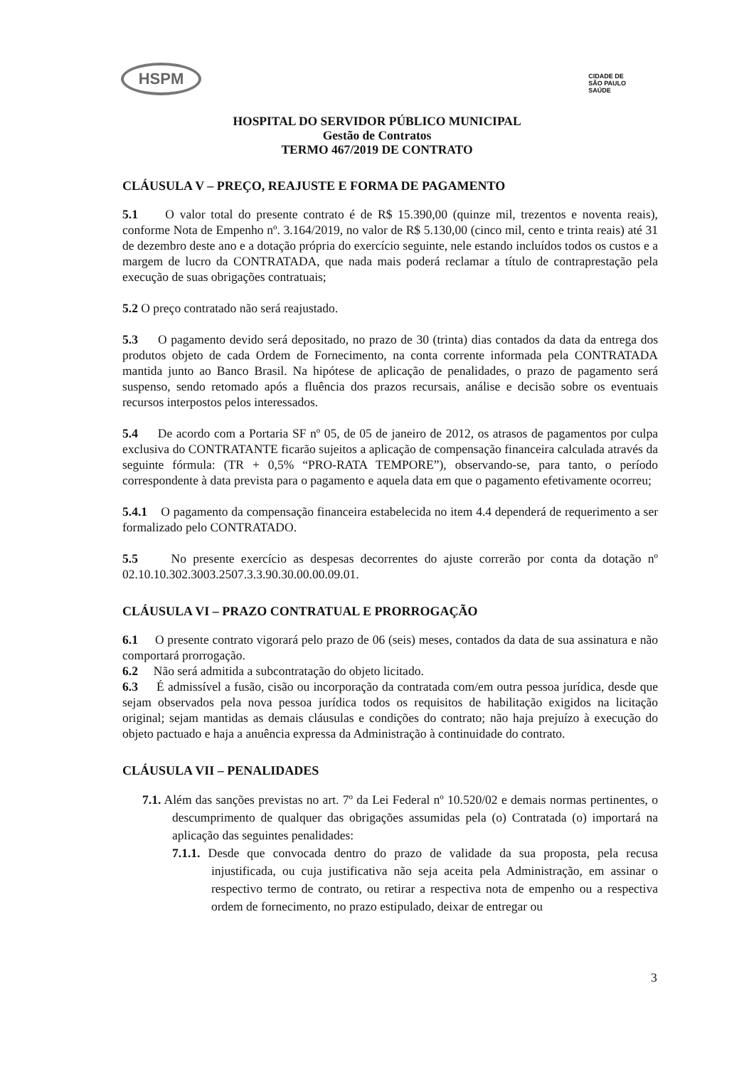HSPM
CIDADE DE
SÃO PAULO
SAÚDE
HOSPITAL DO SERVIDOR PÚBLICO MUNICIPAL
Gestão de Contratos
TERMO 467/2019 DE CONTRATO
CLÁUSULA V – PREÇO, REAJUSTE E FORMA DE PAGAMENTO
5.1 O valor total do presente contrato é de R$ 15.390,00 (quinze mil, trezentos e noventa reais), conforme Nota de Empenho nº. 3.164/2019, no valor de R$ 5.130,00 (cinco mil, cento e trinta reais) até 31 de dezembro deste ano e a dotação própria do exercício seguinte, nele estando incluídos todos os custos e a margem de lucro da CONTRATADA, que nada mais poderá reclamar a título de contraprestação pela execução de suas obrigações contratuais;
5.2 O preço contratado não será reajustado.
5.3 O pagamento devido será depositado, no prazo de 30 (trinta) dias contados da data da entrega dos produtos objeto de cada Ordem de Fornecimento, na conta corrente informada pela CONTRATADA mantida junto ao Banco Brasil. Na hipótese de aplicação de penalidades, o prazo de pagamento será suspenso, sendo retomado após a fluência dos prazos recursais, análise e decisão sobre os eventuais recursos interpostos pelos interessados.
5.4 De acordo com a Portaria SF nº 05, de 05 de janeiro de 2012, os atrasos de pagamentos por culpa exclusiva do CONTRATANTE ficarão sujeitos a aplicação de compensação financeira calculada através da seguinte fórmula: (TR + 0,5% “PRO-RATA TEMPORE”), observando-se, para tanto, o período correspondente à data prevista para o pagamento e aquela data em que o pagamento efetivamente ocorreu;
5.4.1 O pagamento da compensação financeira estabelecida no item 4.4 dependerá de requerimento a ser formalizado pelo CONTRATADO.
5.5 No presente exercício as despesas decorrentes do ajuste correrão por conta da dotação nº 02.10.10.302.3003.2507.3.3.90.30.00.00.09.01.
CLÁUSULA VI – PRAZO CONTRATUAL E PRORROGAÇÃO
6.1 O presente contrato vigorará pelo prazo de 06 (seis) meses, contados da data de sua assinatura e não comportará prorrogação.
6.2 Não será admitida a subcontratação do objeto licitado.
6.3 É admissível a fusão, cisão ou incorporação da contratada com/em outra pessoa jurídica, desde que sejam observados pela nova pessoa jurídica todos os requisitos de habilitação exigidos na licitação original; sejam mantidas as demais cláusulas e condições do contrato; não haja prejuízo à execução do objeto pactuado e haja a anuência expressa da Administração à continuidade do contrato.
CLÁUSULA VII – PENALIDADES
7.1. Além das sanções previstas no art. 7º da Lei Federal nº 10.520/02 e demais normas pertinentes, o descumprimento de qualquer das obrigações assumidas pela (o) Contratada (o) importará na aplicação das seguintes penalidades:
7.1.1. Desde que convocada dentro do prazo de validade da sua proposta, pela recusa injustificada, ou cuja justificativa não seja aceita pela Administração, em assinar o respectivo termo de contrato, ou retirar a respectiva nota de empenho ou a respectiva ordem de fornecimento, no prazo estipulado, deixar de entregar ou
3